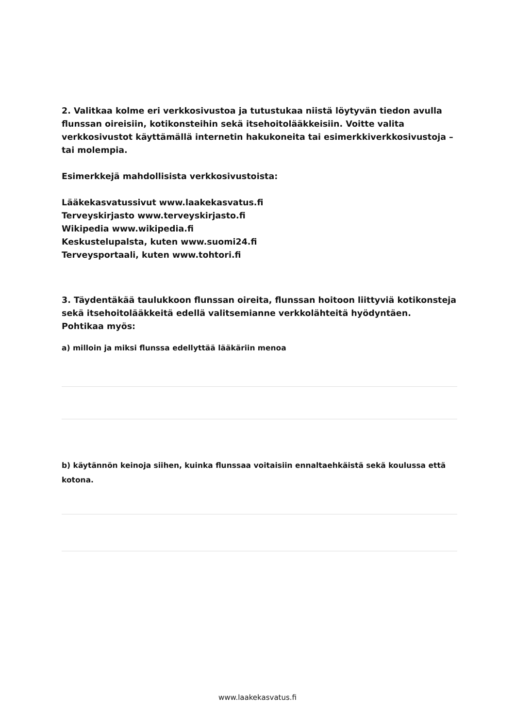2. Valitkaa kolme eri verkkosivustoa ja tutustukaa niistä löytyvän tiedon avulla flunssan oireisiin, kotikonsteihin sekä itsehoitolääkkeisiin. Voitte valita verkkosivustot käyttämällä internetin hakukoneita tai esimerkkiverkkosivustoja – tai molempia.
Esimerkkejä mahdollisista verkkosivustoista:
Lääkekasvatussivut www.laakekasvatus.fi
Terveyskirjasto www.terveyskirjasto.fi
Wikipedia www.wikipedia.fi
Keskustelupalsta, kuten www.suomi24.fi
Terveysportaali, kuten www.tohtori.fi
3. Täydentäkää taulukkoon flunssan oireita, flunssan hoitoon liittyviä kotikonsteja sekä itsehoitolääkkeitä edellä valitsemianne verkkolähteitä hyödyntäen.
Pohtikaa myös:
a) milloin ja miksi flunssa edellyttää lääkäriin menoa
b) käytännön keinoja siihen, kuinka flunssaa voitaisiin ennaltaehkäistä sekä koulussa että kotona.
www.laakekasvatus.fi